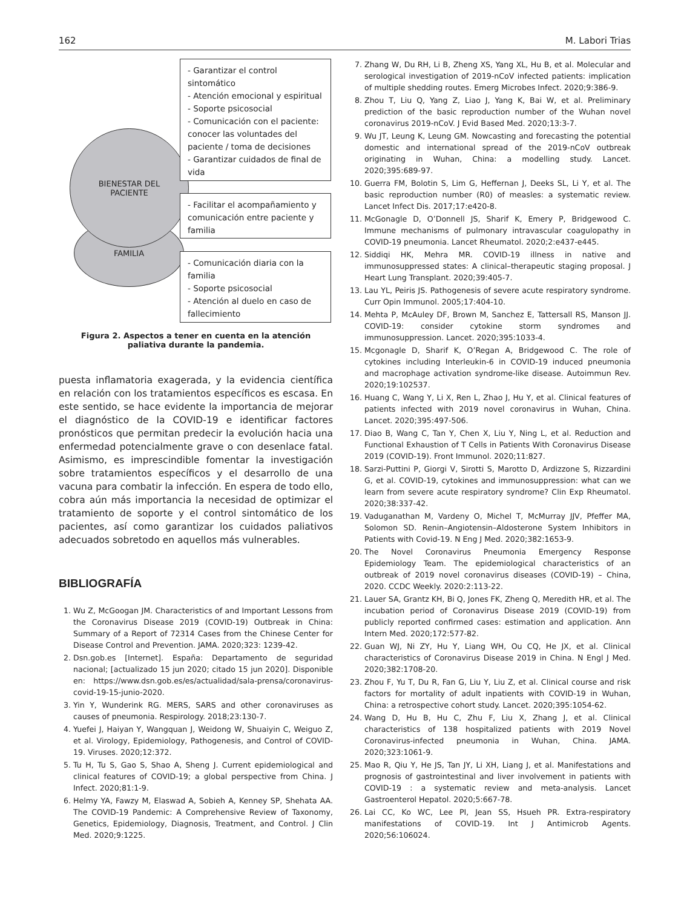162 M. Labori Trias
FAMILIA
BIENESTAR DEL
PACIENTE
- Garantizar el control sintomático
- Atención emocional y espiritual
- Soporte psicosocial
- Comunicación con el paciente: conocer las voluntades del paciente / toma de decisiones
- Garantizar cuidados de final de vida
- Facilitar el acompañamiento y comunicación entre paciente y familia
- Comunicación diaria con la familia
- Soporte psicosocial
- Atención al duelo en caso de fallecimiento
Figura 2. Aspectos a tener en cuenta en la atención paliativa durante la pandemia.
puesta inflamatoria exagerada, y la evidencia científica en relación con los tratamientos específicos es escasa. En este sentido, se hace evidente la importancia de mejorar el diagnóstico de la COVID-19 e identificar factores pronósticos que permitan predecir la evolución hacia una enfermedad potencialmente grave o con desenlace fatal. Asimismo, es imprescindible fomentar la investigación sobre tratamientos específicos y el desarrollo de una vacuna para combatir la infección. En espera de todo ello, cobra aún más importancia la necesidad de optimizar el tratamiento de soporte y el control sintomático de los pacientes, así como garantizar los cuidados paliativos adecuados sobretodo en aquellos más vulnerables.
BIBLIOGRAFÍA
1. Wu Z, McGoogan JM. Characteristics of and Important Lessons from the Coronavirus Disease 2019 (COVID-19) Outbreak in China: Summary of a Report of 72314 Cases from the Chinese Center for Disease Control and Prevention. JAMA. 2020;323: 1239-42.
2. Dsn.gob.es [Internet]. España: Departamento de seguridad nacional; [actualizado 15 jun 2020; citado 15 jun 2020]. Disponible en: https://www.dsn.gob.es/es/actualidad/sala-prensa/coronavirus-covid-19-15-junio-2020.
3. Yin Y, Wunderink RG. MERS, SARS and other coronaviruses as causes of pneumonia. Respirology. 2018;23:130-7.
4. Yuefei J, Haiyan Y, Wangquan J, Weidong W, Shuaiyin C, Weiguo Z, et al. Virology, Epidemiology, Pathogenesis, and Control of COVID-19. Viruses. 2020;12:372.
5. Tu H, Tu S, Gao S, Shao A, Sheng J. Current epidemiological and clinical features of COVID-19; a global perspective from China. J Infect. 2020;81:1-9.
6. Helmy YA, Fawzy M, Elaswad A, Sobieh A, Kenney SP, Shehata AA. The COVID-19 Pandemic: A Comprehensive Review of Taxonomy, Genetics, Epidemiology, Diagnosis, Treatment, and Control. J Clin Med. 2020;9:1225.
7. Zhang W, Du RH, Li B, Zheng XS, Yang XL, Hu B, et al. Molecular and serological investigation of 2019-nCoV infected patients: implication of multiple shedding routes. Emerg Microbes Infect. 2020;9:386-9.
8. Zhou T, Liu Q, Yang Z, Liao J, Yang K, Bai W, et al. Preliminary prediction of the basic reproduction number of the Wuhan novel coronavirus 2019-nCoV. J Evid Based Med. 2020;13:3-7.
9. Wu JT, Leung K, Leung GM. Nowcasting and forecasting the potential domestic and international spread of the 2019-nCoV outbreak originating in Wuhan, China: a modelling study. Lancet. 2020;395:689-97.
10. Guerra FM, Bolotin S, Lim G, Heffernan J, Deeks SL, Li Y, et al. The basic reproduction number (R0) of measles: a systematic review. Lancet Infect Dis. 2017;17:e420-8.
11. McGonagle D, O’Donnell JS, Sharif K, Emery P, Bridgewood C. Immune mechanisms of pulmonary intravascular coagulopathy in COVID-19 pneumonia. Lancet Rheumatol. 2020;2:e437-e445.
12. Siddiqi HK, Mehra MR. COVID-19 illness in native and immunosuppressed states: A clinical–therapeutic staging proposal. J Heart Lung Transplant. 2020;39:405-7.
13. Lau YL, Peiris JS. Pathogenesis of severe acute respiratory syndrome. Curr Opin Immunol. 2005;17:404-10.
14. Mehta P, McAuley DF, Brown M, Sanchez E, Tattersall RS, Manson JJ. COVID-19: consider cytokine storm syndromes and immunosuppression. Lancet. 2020;395:1033-4.
15. Mcgonagle D, Sharif K, O’Regan A, Bridgewood C. The role of cytokines including Interleukin-6 in COVID-19 induced pneumonia and macrophage activation syndrome-like disease. Autoimmun Rev. 2020;19:102537.
16. Huang C, Wang Y, Li X, Ren L, Zhao J, Hu Y, et al. Clinical features of patients infected with 2019 novel coronavirus in Wuhan, China. Lancet. 2020;395:497-506.
17. Diao B, Wang C, Tan Y, Chen X, Liu Y, Ning L, et al. Reduction and Functional Exhaustion of T Cells in Patients With Coronavirus Disease 2019 (COVID-19). Front Immunol. 2020;11:827.
18. Sarzi-Puttini P, Giorgi V, Sirotti S, Marotto D, Ardizzone S, Rizzardini G, et al. COVID-19, cytokines and immunosuppression: what can we learn from severe acute respiratory syndrome? Clin Exp Rheumatol. 2020;38:337-42.
19. Vaduganathan M, Vardeny O, Michel T, McMurray JJV, Pfeffer MA, Solomon SD. Renin–Angiotensin–Aldosterone System Inhibitors in Patients with Covid-19. N Eng J Med. 2020;382:1653-9.
20. The Novel Coronavirus Pneumonia Emergency Response Epidemiology Team. The epidemiological characteristics of an outbreak of 2019 novel coronavirus diseases (COVID-19) – China, 2020. CCDC Weekly. 2020:2:113-22.
21. Lauer SA, Grantz KH, Bi Q, Jones FK, Zheng Q, Meredith HR, et al. The incubation period of Coronavirus Disease 2019 (COVID-19) from publicly reported confirmed cases: estimation and application. Ann Intern Med. 2020;172:577-82.
22. Guan WJ, Ni ZY, Hu Y, Liang WH, Ou CQ, He JX, et al. Clinical characteristics of Coronavirus Disease 2019 in China. N Engl J Med. 2020;382:1708-20.
23. Zhou F, Yu T, Du R, Fan G, Liu Y, Liu Z, et al. Clinical course and risk factors for mortality of adult inpatients with COVID-19 in Wuhan, China: a retrospective cohort study. Lancet. 2020;395:1054-62.
24. Wang D, Hu B, Hu C, Zhu F, Liu X, Zhang J, et al. Clinical characteristics of 138 hospitalized patients with 2019 Novel Coronavirus-infected pneumonia in Wuhan, China. JAMA. 2020;323:1061-9.
25. Mao R, Qiu Y, He JS, Tan JY, Li XH, Liang J, et al. Manifestations and prognosis of gastrointestinal and liver involvement in patients with COVID-19 : a systematic review and meta-analysis. Lancet Gastroenterol Hepatol. 2020;5:667-78.
26. Lai CC, Ko WC, Lee PI, Jean SS, Hsueh PR. Extra-respiratory manifestations of COVID-19. Int J Antimicrob Agents. 2020;56:106024.